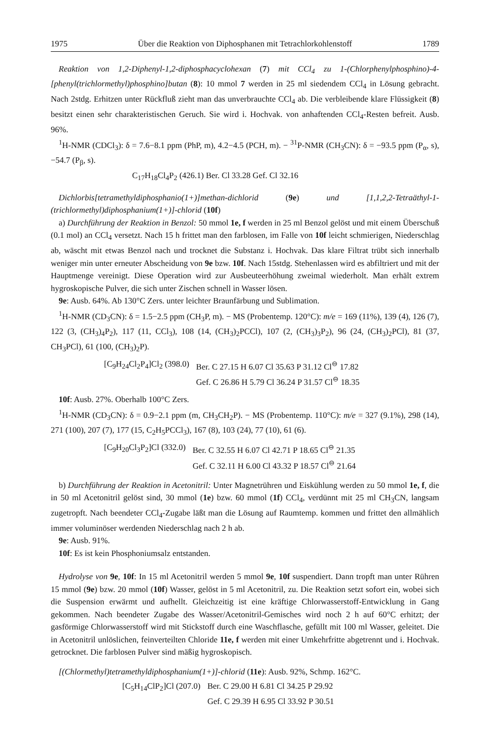1975 Über die Reaktion von Diphosphanen mit Tetrachlorkohlenstoff 1789
Reaktion von 1,2-Diphenyl-1,2-diphosphacyclohexan (7) mit CCl<sub>4</sub> zu 1-(Chlorphenylphosphino)-4-[phenyl(trichlormethyl)phosphino]butan (8): 10 mmol 7 werden in 25 ml siedendem CCl<sub>4</sub> in Lösung gebracht. Nach 2stdg. Erhitzen unter Rückfluß zieht man das unverbrauchte CCl<sub>4</sub> ab. Die verbleibende klare Flüssigkeit (8) besitzt einen sehr charakteristischen Geruch. Sie wird i. Hochvak. von anhaftenden CCl<sub>4</sub>-Resten befreit. Ausb. 96%.
<sup>1</sup>H-NMR (CDCl<sub>3</sub>): δ = 7.6−8.1 ppm (PhP, m), 4.2−4.5 (PCH, m). − <sup>31</sup>P-NMR (CH<sub>3</sub>CN): δ = −93.5 ppm (P<sub>α</sub>, s), −54.7 (P<sub>β</sub>, s).
C<sub>17</sub>H<sub>18</sub>Cl<sub>4</sub>P<sub>2</sub> (426.1) Ber. Cl 33.28 Gef. Cl 32.16
Dichlorbis[tetramethyldiphosphanio(1+)]methan-dichlorid (9e) und [1,1,2,2-Tetraäthyl-1-(trichlormethyl)diphosphanium(1+)]-chlorid (10f)
a) Durchführung der Reaktion in Benzol: 50 mmol 1e, f werden in 25 ml Benzol gelöst und mit einem Überschuß (0.1 mol) an CCl<sub>4</sub> versetzt. Nach 15 h frittet man den farblosen, im Falle von 10f leicht schmierigen, Niederschlag ab, wäscht mit etwas Benzol nach und trocknet die Substanz i. Hochvak. Das klare Filtrat trübt sich innerhalb weniger min unter erneuter Abscheidung von 9e bzw. 10f. Nach 15stdg. Stehenlassen wird es abfiltriert und mit der Hauptmenge vereinigt. Diese Operation wird zur Ausbeuteerhöhung zweimal wiederholt. Man erhält extrem hygroskopische Pulver, die sich unter Zischen schnell in Wasser lösen.
9e: Ausb. 64%. Ab 130°C Zers. unter leichter Braunfärbung und Sublimation.
<sup>1</sup>H-NMR (CD<sub>3</sub>CN): δ = 1.5−2.5 ppm (CH<sub>3</sub>P, m). − MS (Probentemp. 120°C): m/e = 169 (11%), 139 (4), 126 (7), 122 (3, (CH<sub>3</sub>)<sub>4</sub>P<sub>2</sub>), 117 (11, CCl<sub>3</sub>), 108 (14, (CH<sub>3</sub>)<sub>2</sub>PCCl), 107 (2, (CH<sub>3</sub>)<sub>3</sub>P<sub>2</sub>), 96 (24, (CH<sub>3</sub>)<sub>2</sub>PCl), 81 (37, CH<sub>3</sub>PCl), 61 (100, (CH<sub>3</sub>)<sub>2</sub>P).
[C<sub>9</sub>H<sub>24</sub>Cl<sub>2</sub>P<sub>4</sub>]Cl<sub>2</sub> (398.0) Ber. C 27.15 H 6.07 Cl 35.63 P 31.12 Cl<sup>⊖</sup> 17.82 Gef. C 26.86 H 5.79 Cl 36.24 P 31.57 Cl<sup>⊖</sup> 18.35
10f: Ausb. 27%. Oberhalb 100°C Zers.
<sup>1</sup>H-NMR (CD<sub>3</sub>CN): δ = 0.9−2.1 ppm (m, CH<sub>3</sub>CH<sub>2</sub>P). − MS (Probentemp. 110°C): m/e = 327 (9.1%), 298 (14), 271 (100), 207 (7), 177 (15, C<sub>2</sub>H<sub>5</sub>PCCl<sub>3</sub>), 167 (8), 103 (24), 77 (10), 61 (6).
[C<sub>9</sub>H<sub>20</sub>Cl<sub>3</sub>P<sub>2</sub>]Cl (332.0) Ber. C 32.55 H 6.07 Cl 42.71 P 18.65 Cl<sup>⊖</sup> 21.35 Gef. C 32.11 H 6.00 Cl 43.32 P 18.57 Cl<sup>⊖</sup> 21.64
b) Durchführung der Reaktion in Acetonitril: Unter Magnetrühren und Eiskühlung werden zu 50 mmol 1e, f, die in 50 ml Acetonitril gelöst sind, 30 mmol (1e) bzw. 60 mmol (1f) CCl<sub>4</sub>, verdünnt mit 25 ml CH<sub>3</sub>CN, langsam zugetropft. Nach beendeter CCl<sub>4</sub>-Zugabe läßt man die Lösung auf Raumtemp. kommen und frittet den allmählich immer voluminöser werdenden Niederschlag nach 2 h ab.
9e: Ausb. 91%.
10f: Es ist kein Phosphoniumsalz entstanden.
Hydrolyse von 9e, 10f: In 15 ml Acetonitril werden 5 mmol 9e, 10f suspendiert. Dann tropft man unter Rühren 15 mmol (9e) bzw. 20 mmol (10f) Wasser, gelöst in 5 ml Acetonitril, zu. Die Reaktion setzt sofort ein, wobei sich die Suspension erwärmt und aufhellt. Gleichzeitig ist eine kräftige Chlorwasserstoff-Entwicklung in Gang gekommen. Nach beendeter Zugabe des Wasser/Acetonitril-Gemisches wird noch 2 h auf 60°C erhitzt; der gasförmige Chlorwasserstoff wird mit Stickstoff durch eine Waschflasche, gefüllt mit 100 ml Wasser, geleitet. Die in Acetonitril unlöslichen, feinverteilten Chloride 11e, f werden mit einer Umkehrfritte abgetrennt und i. Hochvak. getrocknet. Die farblosen Pulver sind mäßig hygroskopisch.
[(Chlormethyl)tetramethyldiphosphanium(1+)]-chlorid (11e): Ausb. 92%, Schmp. 162°C.
[C<sub>5</sub>H<sub>14</sub>ClP<sub>2</sub>]Cl (207.0) Ber. C 29.00 H 6.81 Cl 34.25 P 29.92 Gef. C 29.39 H 6.95 Cl 33.92 P 30.51